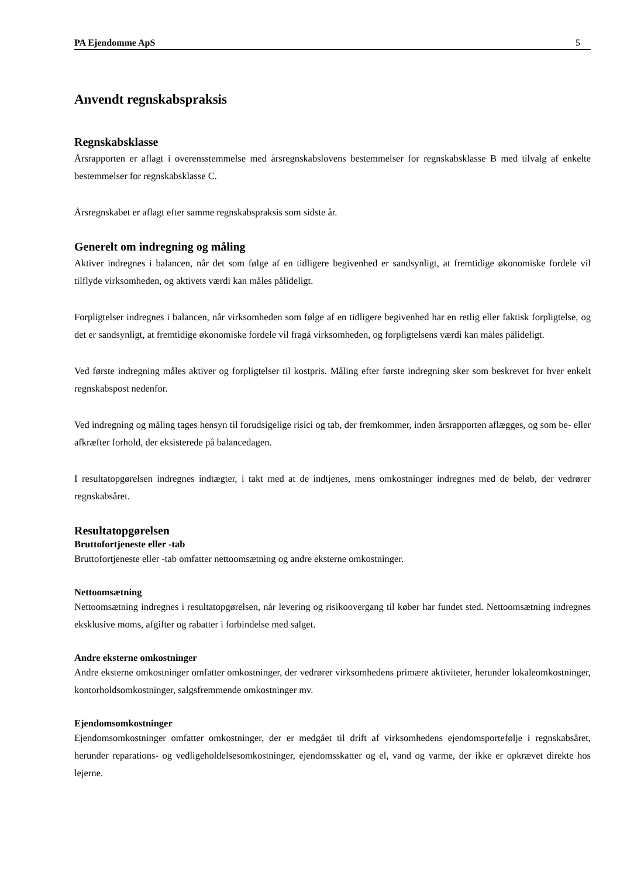PA Ejendomme ApS 5
Anvendt regnskabspraksis
Regnskabsklasse
Årsrapporten er aflagt i overensstemmelse med årsregnskabslovens bestemmelser for regnskabsklasse B med tilvalg af enkelte bestemmelser for regnskabsklasse C.
Årsregnskabet er aflagt efter samme regnskabspraksis som sidste år.
Generelt om indregning og måling
Aktiver indregnes i balancen, når det som følge af en tidligere begivenhed er sandsynligt, at fremtidige økonomiske fordele vil tilflyde virksomheden, og aktivets værdi kan måles pålideligt.
Forpligtelser indregnes i balancen, når virksomheden som følge af en tidligere begivenhed har en retlig eller faktisk forpligtelse, og det er sandsynligt, at fremtidige økonomiske fordele vil fragå virksomheden, og forpligtelsens værdi kan måles pålideligt.
Ved første indregning måles aktiver og forpligtelser til kostpris. Måling efter første indregning sker som beskrevet for hver enkelt regnskabspost nedenfor.
Ved indregning og måling tages hensyn til forudsigelige risici og tab, der fremkommer, inden årsrapporten aflægges, og som be- eller afkræfter forhold, der eksisterede på balancedagen.
I resultatopgørelsen indregnes indtægter, i takt med at de indtjenes, mens omkostninger indregnes med de beløb, der vedrører regnskabsåret.
Resultatopgørelsen
Bruttofortjeneste eller -tab
Bruttofortjeneste eller -tab omfatter nettoomsætning og andre eksterne omkostninger.
Nettoomsætning
Nettoomsætning indregnes i resultatopgørelsen, når levering og risikoovergang til køber har fundet sted. Nettoomsætning indregnes eksklusive moms, afgifter og rabatter i forbindelse med salget.
Andre eksterne omkostninger
Andre eksterne omkostninger omfatter omkostninger, der vedrører virksomhedens primære aktiviteter, herunder lokaleomkostninger, kontorholdsomkostninger, salgsfremmende omkostninger mv.
Ejendomsomkostninger
Ejendomsomkostninger omfatter omkostninger, der er medgået til drift af virksomhedens ejendomsportefølje i regnskabsåret, herunder reparations- og vedligeholdelsesomkostninger, ejendomsskatter og el, vand og varme, der ikke er opkrævet direkte hos lejerne.